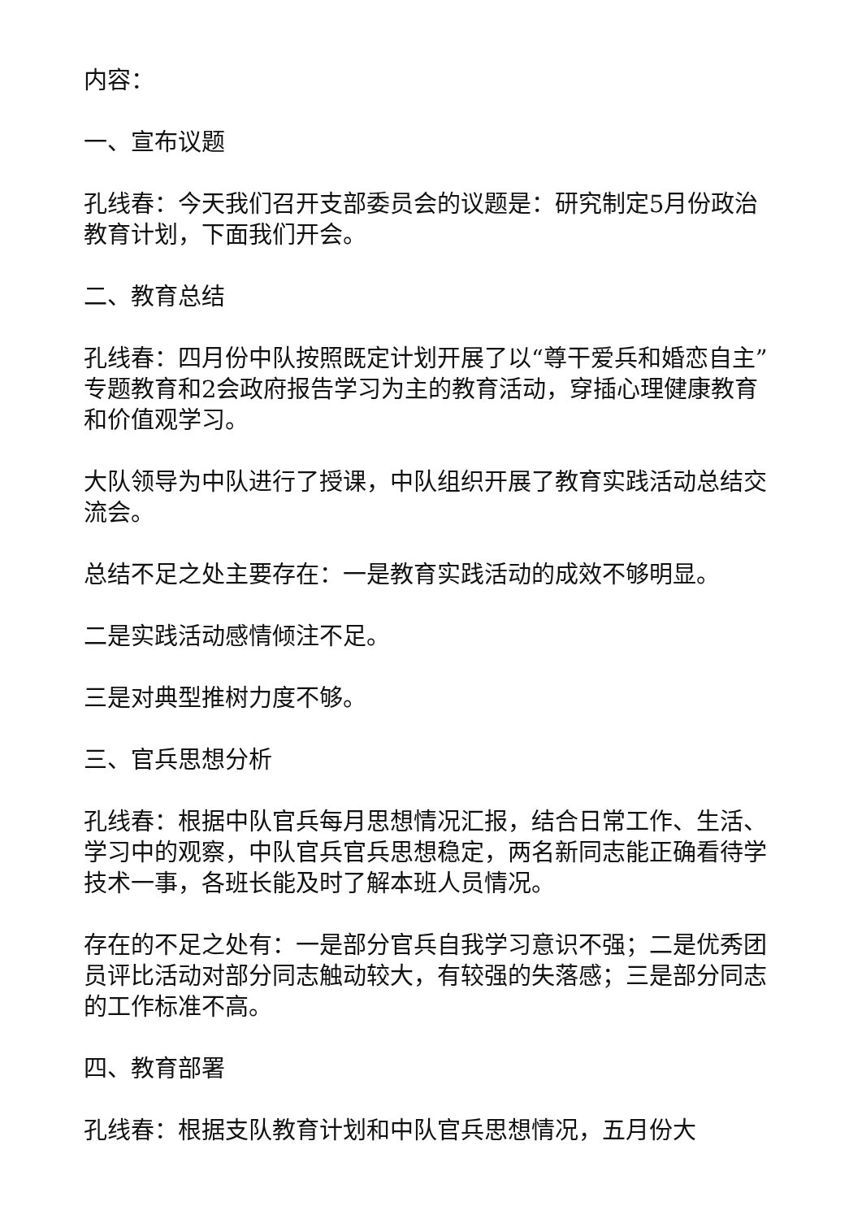内容：
一、宣布议题
孔线春：今天我们召开支部委员会的议题是：研究制定5月份政治教育计划，下面我们开会。
二、教育总结
孔线春：四月份中队按照既定计划开展了以“尊干爱兵和婚恋自主”专题教育和2会政府报告学习为主的教育活动，穿插心理健康教育和价值观学习。
大队领导为中队进行了授课，中队组织开展了教育实践活动总结交流会。
总结不足之处主要存在：一是教育实践活动的成效不够明显。
二是实践活动感情倾注不足。
三是对典型推树力度不够。
三、官兵思想分析
孔线春：根据中队官兵每月思想情况汇报，结合日常工作、生活、学习中的观察，中队官兵官兵思想稳定，两名新同志能正确看待学技术一事，各班长能及时了解本班人员情况。
存在的不足之处有：一是部分官兵自我学习意识不强；二是优秀团员评比活动对部分同志触动较大，有较强的失落感；三是部分同志的工作标准不高。
四、教育部署
孔线春：根据支队教育计划和中队官兵思想情况，五月份大